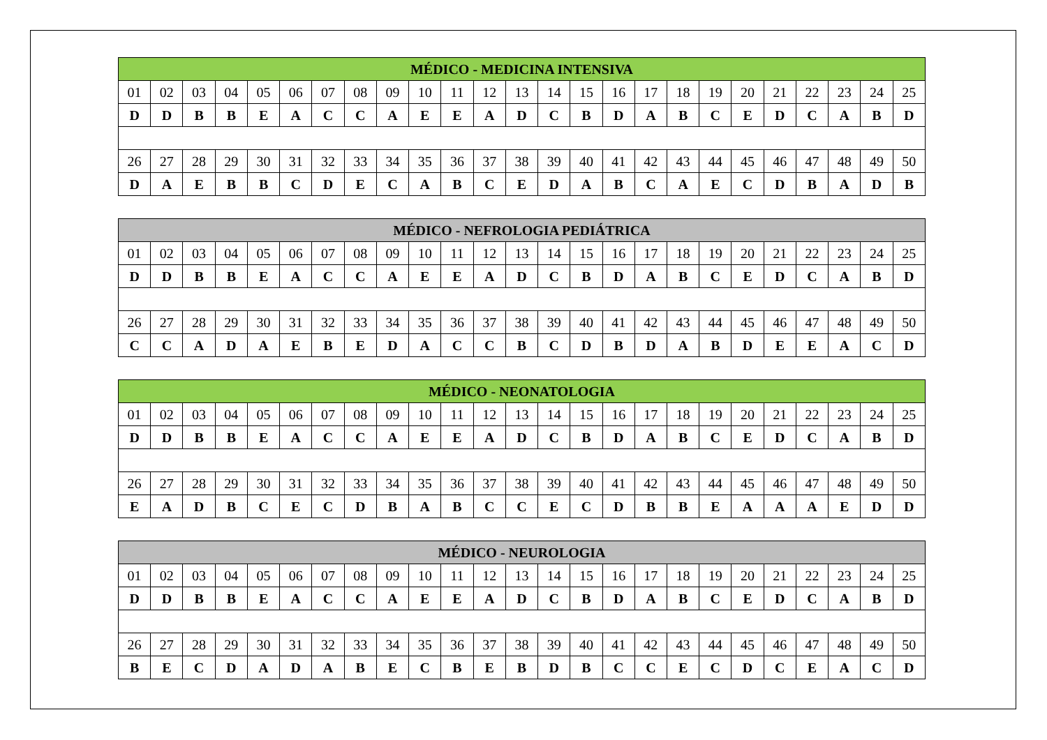| MÉDICO - MEDICINA INTENSIVA | | | | | | | | | | | | | | | | | | | | | | | | |
| --- | --- | --- | --- | --- | --- | --- | --- | --- | --- | --- | --- | --- | --- | --- | --- | --- | --- | --- | --- | --- | --- | --- | --- | --- |
| 01 | 02 | 03 | 04 | 05 | 06 | 07 | 08 | 09 | 10 | 11 | 12 | 13 | 14 | 15 | 16 | 17 | 18 | 19 | 20 | 21 | 22 | 23 | 24 | 25 |
| D | D | B | B | E | A | C | C | A | E | E | A | D | C | B | D | A | B | C | E | D | C | A | B | D |
| 26 | 27 | 28 | 29 | 30 | 31 | 32 | 33 | 34 | 35 | 36 | 37 | 38 | 39 | 40 | 41 | 42 | 43 | 44 | 45 | 46 | 47 | 48 | 49 | 50 |
| D | A | E | B | B | C | D | E | C | A | B | C | E | D | A | B | C | A | E | C | D | B | A | D | B |
| MÉDICO - NEFROLOGIA PEDIÁTRICA | | | | | | | | | | | | | | | | | | | | | | | | |
| --- | --- | --- | --- | --- | --- | --- | --- | --- | --- | --- | --- | --- | --- | --- | --- | --- | --- | --- | --- | --- | --- | --- | --- | --- |
| 01 | 02 | 03 | 04 | 05 | 06 | 07 | 08 | 09 | 10 | 11 | 12 | 13 | 14 | 15 | 16 | 17 | 18 | 19 | 20 | 21 | 22 | 23 | 24 | 25 |
| D | D | B | B | E | A | C | C | A | E | E | A | D | C | B | D | A | B | C | E | D | C | A | B | D |
| 26 | 27 | 28 | 29 | 30 | 31 | 32 | 33 | 34 | 35 | 36 | 37 | 38 | 39 | 40 | 41 | 42 | 43 | 44 | 45 | 46 | 47 | 48 | 49 | 50 |
| C | C | A | D | A | E | B | E | D | A | C | C | B | C | D | B | D | A | B | D | E | E | A | C | D |
| MÉDICO - NEONATOLOGIA | | | | | | | | | | | | | | | | | | | | | | | | |
| --- | --- | --- | --- | --- | --- | --- | --- | --- | --- | --- | --- | --- | --- | --- | --- | --- | --- | --- | --- | --- | --- | --- | --- | --- |
| 01 | 02 | 03 | 04 | 05 | 06 | 07 | 08 | 09 | 10 | 11 | 12 | 13 | 14 | 15 | 16 | 17 | 18 | 19 | 20 | 21 | 22 | 23 | 24 | 25 |
| D | D | B | B | E | A | C | C | A | E | E | A | D | C | B | D | A | B | C | E | D | C | A | B | D |
| 26 | 27 | 28 | 29 | 30 | 31 | 32 | 33 | 34 | 35 | 36 | 37 | 38 | 39 | 40 | 41 | 42 | 43 | 44 | 45 | 46 | 47 | 48 | 49 | 50 |
| E | A | D | B | C | E | C | D | B | A | B | C | C | E | C | D | B | B | E | A | A | A | E | D | D |
| MÉDICO - NEUROLOGIA | | | | | | | | | | | | | | | | | | | | | | | | |
| --- | --- | --- | --- | --- | --- | --- | --- | --- | --- | --- | --- | --- | --- | --- | --- | --- | --- | --- | --- | --- | --- | --- | --- | --- |
| 01 | 02 | 03 | 04 | 05 | 06 | 07 | 08 | 09 | 10 | 11 | 12 | 13 | 14 | 15 | 16 | 17 | 18 | 19 | 20 | 21 | 22 | 23 | 24 | 25 |
| D | D | B | B | E | A | C | C | A | E | E | A | D | C | B | D | A | B | C | E | D | C | A | B | D |
| 26 | 27 | 28 | 29 | 30 | 31 | 32 | 33 | 34 | 35 | 36 | 37 | 38 | 39 | 40 | 41 | 42 | 43 | 44 | 45 | 46 | 47 | 48 | 49 | 50 |
| B | E | C | D | A | D | A | B | E | C | B | E | B | D | B | C | C | E | C | D | C | E | A | C | D |